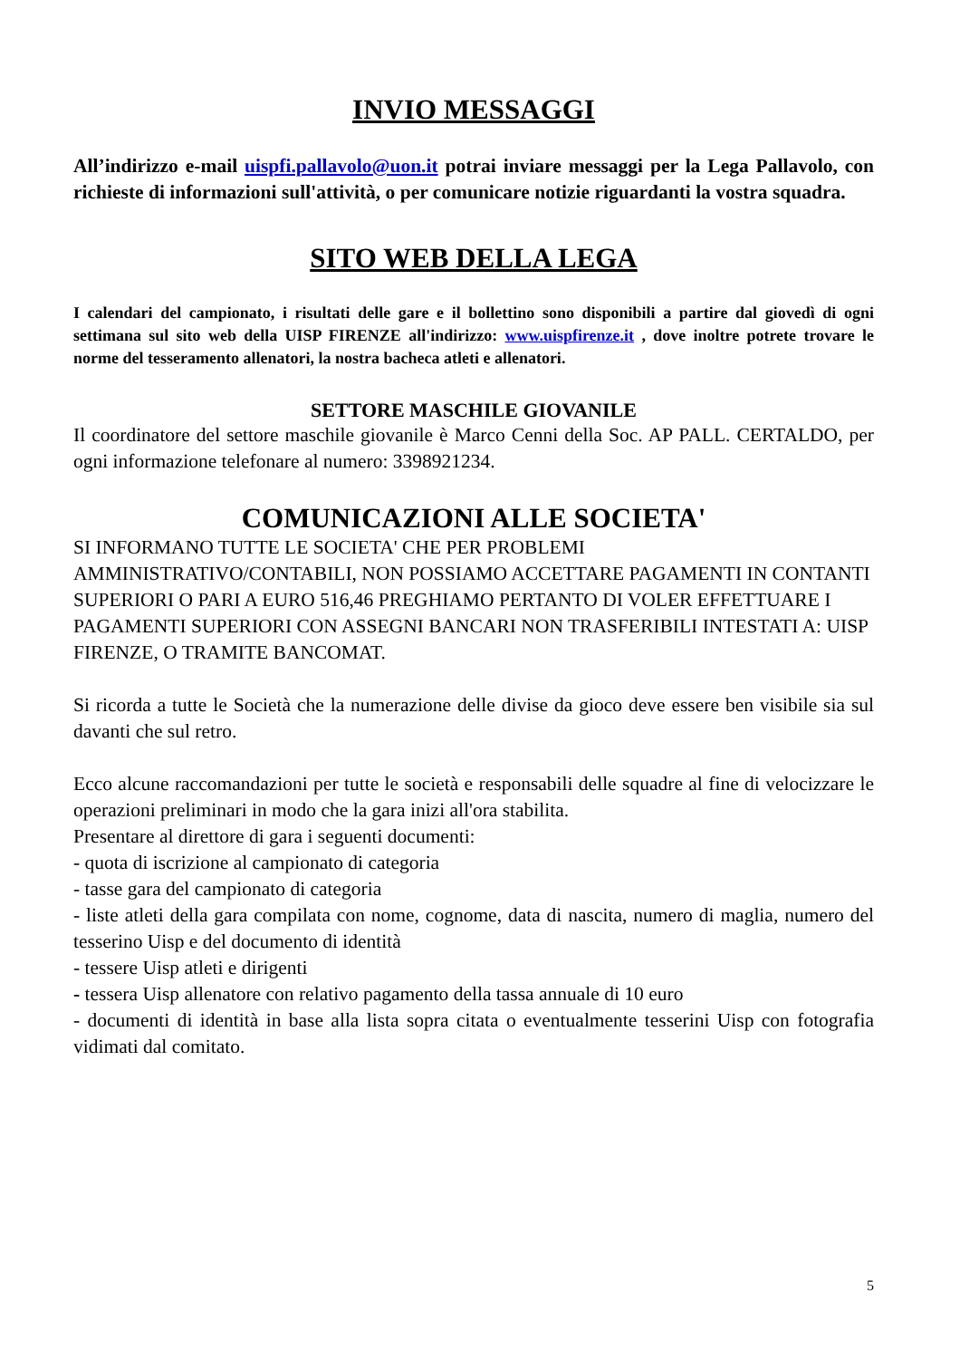INVIO MESSAGGI
All’indirizzo e-mail uispfi.pallavolo@uon.it potrai inviare messaggi per la Lega Pallavolo, con richieste di informazioni sull'attività, o per comunicare notizie riguardanti la vostra squadra.
SITO WEB DELLA LEGA
I calendari del campionato, i risultati delle gare e il bollettino sono disponibili a partire dal giovedì di ogni settimana sul sito web della UISP FIRENZE all'indirizzo: www.uispfirenze.it , dove inoltre potrete trovare le norme del tesseramento allenatori, la nostra bacheca atleti e allenatori.
SETTORE MASCHILE GIOVANILE
Il coordinatore del settore maschile giovanile è Marco Cenni della Soc. AP PALL. CERTALDO, per ogni informazione telefonare al numero: 3398921234.
COMUNICAZIONI ALLE SOCIETA'
SI INFORMANO TUTTE LE SOCIETA' CHE PER PROBLEMI
AMMINISTRATIVO/CONTABILI, NON POSSIAMO ACCETTARE PAGAMENTI IN CONTANTI SUPERIORI O PARI A EURO 516,46 PREGHIAMO PERTANTO DI VOLER EFFETTUARE I PAGAMENTI SUPERIORI CON ASSEGNI BANCARI NON TRASFERIBILI INTESTATI A: UISP FIRENZE, O TRAMITE BANCOMAT.
Si ricorda a tutte le Società che la numerazione delle divise da gioco deve essere ben visibile sia sul davanti che sul retro.
Ecco alcune raccomandazioni per tutte le società e responsabili delle squadre al fine di velocizzare le operazioni preliminari in modo che la gara inizi all'ora stabilita.
Presentare al direttore di gara i seguenti documenti:
- quota di iscrizione al campionato di categoria
- tasse gara del campionato di categoria
- liste atleti della gara compilata con nome, cognome, data di nascita, numero di maglia, numero del tesserino Uisp e del documento di identità
- tessere Uisp atleti e dirigenti
- tessera Uisp allenatore con relativo pagamento della tassa annuale di 10 euro
- documenti di identità in base alla lista sopra citata o eventualmente tesserini Uisp con fotografia vidimati dal comitato.
5